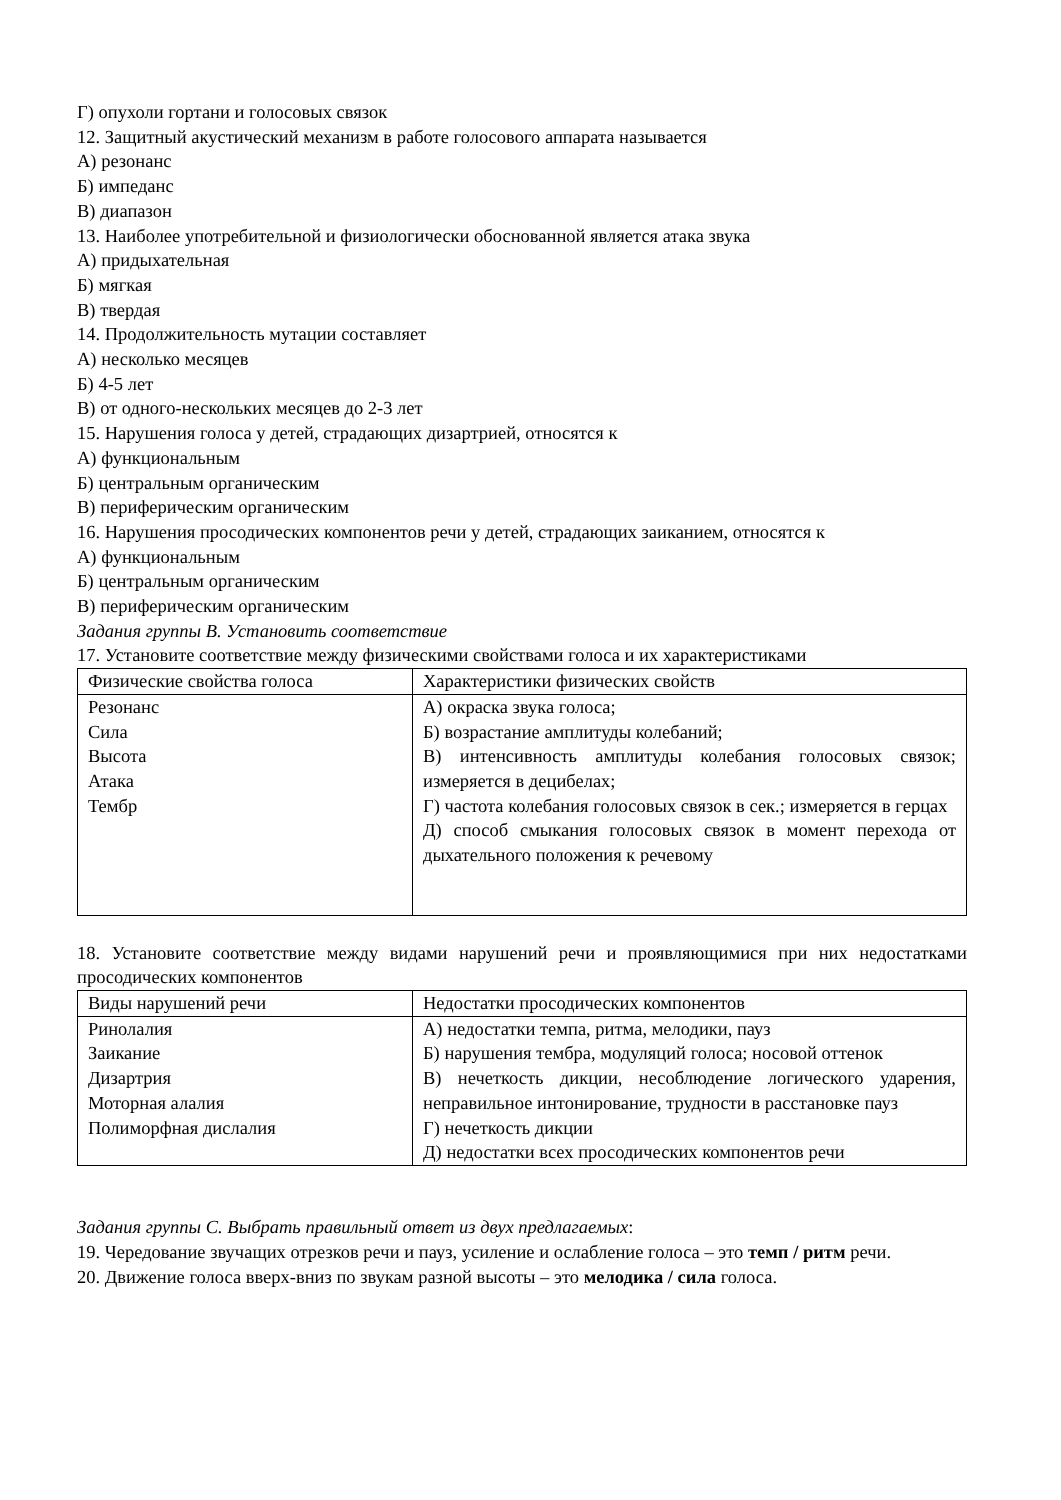Г) опухоли гортани и голосовых связок
12. Защитный акустический механизм в работе голосового аппарата называется
А) резонанс
Б) импеданс
В) диапазон
13. Наиболее употребительной и физиологически обоснованной является атака звука
А) придыхательная
Б) мягкая
В) твердая
14. Продолжительность мутации составляет
А) несколько месяцев
Б) 4-5 лет
В) от одного-нескольких месяцев до 2-3 лет
15. Нарушения голоса у детей, страдающих дизартрией, относятся к
А) функциональным
Б) центральным органическим
В) периферическим органическим
16. Нарушения просодических компонентов речи у детей, страдающих заиканием, относятся к
А) функциональным
Б) центральным органическим
В) периферическим органическим
Задания группы В. Установить соответствие
17. Установите соответствие между физическими свойствами голоса и их характеристиками
| Физические свойства голоса | Характеристики физических свойств |
| Резонанс Сила Высота Атака Тембр | А) окраска звука голоса; Б) возрастание амплитуды колебаний; В) интенсивность амплитуды колебания голосовых связок; измеряется в децибелах; Г) частота колебания голосовых связок в сек.; измеряется в герцах Д) способ смыкания голосовых связок в момент перехода от дыхательного положения к речевому |
18. Установите соответствие между видами нарушений речи и проявляющимися при них недостатками просодических компонентов
| Виды нарушений речи | Недостатки просодических компонентов |
| Ринолалия Заикание Дизартрия Моторная алалия Полиморфная дислалия | А) недостатки темпа, ритма, мелодики, пауз Б) нарушения тембра, модуляций голоса; носовой оттенок В) нечеткость дикции, несоблюдение логического ударения, неправильное интонирование, трудности в расстановке пауз Г) нечеткость дикции Д) недостатки всех просодических компонентов речи |
Задания группы С. Выбрать правильный ответ из двух предлагаемых:
19. Чередование звучащих отрезков речи и пауз, усиление и ослабление голоса – это темп / ритм речи.
20. Движение голоса вверх-вниз по звукам разной высоты – это мелодика / сила голоса.